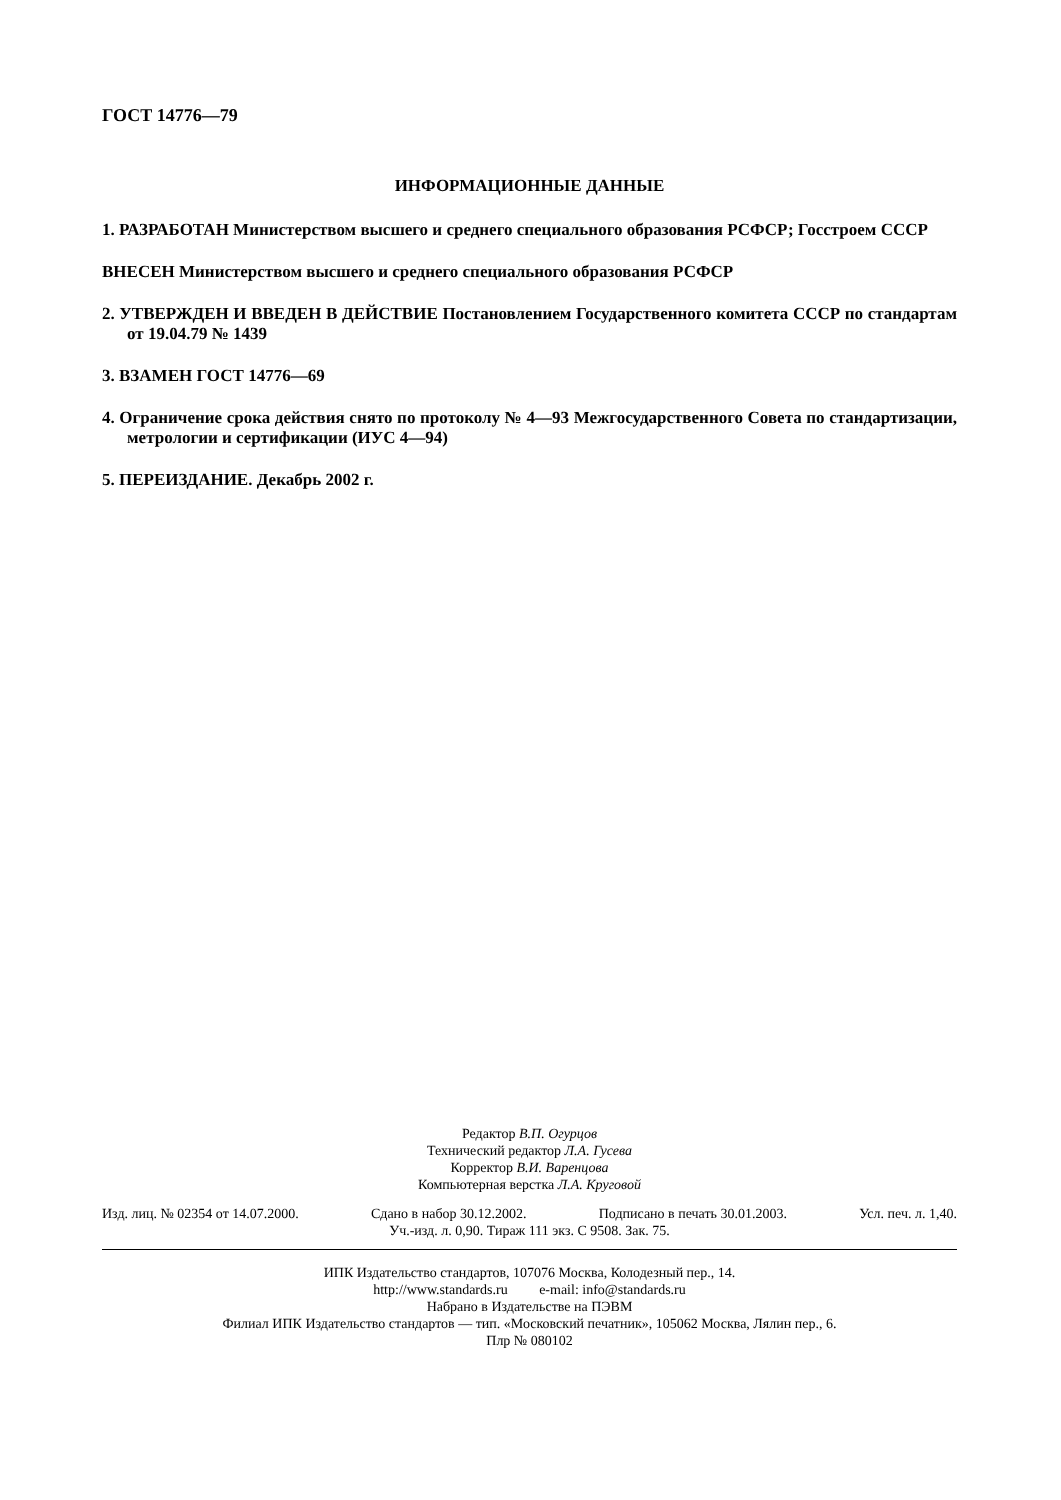ГОСТ 14776—79
ИНФОРМАЦИОННЫЕ ДАННЫЕ
1. РАЗРАБОТАН Министерством высшего и среднего специального образования РСФСР; Госстроем СССР
ВНЕСЕН Министерством высшего и среднего специального образования РСФСР
2. УТВЕРЖДЕН И ВВЕДЕН В ДЕЙСТВИЕ Постановлением Государственного комитета СССР по стандартам от 19.04.79 № 1439
3. ВЗАМЕН ГОСТ 14776—69
4. Ограничение срока действия снято по протоколу № 4—93 Межгосударственного Совета по стандартизации, метрологии и сертификации (ИУС 4—94)
5. ПЕРЕИЗДАНИЕ. Декабрь 2002 г.
Редактор В.П. Огурцов
Технический редактор Л.А. Гусева
Корректор В.И. Варенцова
Компьютерная верстка Л.А. Круговой
Изд. лиц. № 02354 от 14.07.2000. Сдано в набор 30.12.2002. Подписано в печать 30.01.2003. Усл. печ. л. 1,40.
Уч.-изд. л. 0,90. Тираж 111 экз. С 9508. Зак. 75.
ИПК Издательство стандартов, 107076 Москва, Колодезный пер., 14.
http://www.standards.ru e-mail: info@standards.ru
Набрано в Издательстве на ПЭВМ
Филиал ИПК Издательство стандартов — тип. «Московский печатник», 105062 Москва, Лялин пер., 6.
Плр № 080102